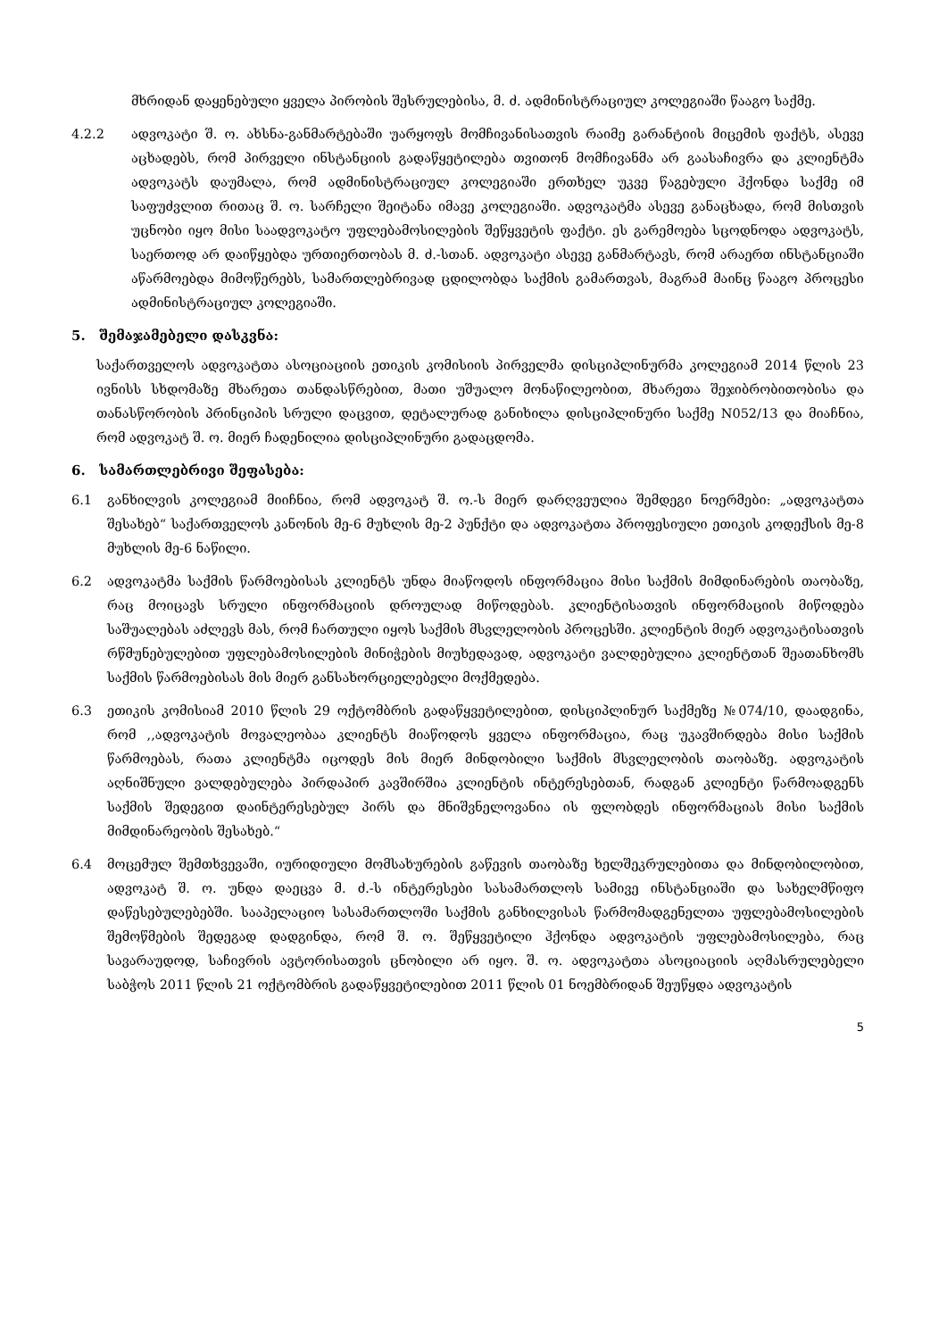მხრიდან დაყენებული ყველა პირობის შესრულებისა, მ. ძ. ადმინისტრაციულ კოლეგიაში წააგო საქმე.
4.2.2 ადვოკატი შ. ო. ახსნა-განმარტებაში უარყოფს მომჩივანისათვის რაიმე გარანტიის მიცემის ფაქტს, ასევე აცხადებს, რომ პირველი ინსტანციის გადაწყეტილება თვითონ მომჩივანმა არ გაასაჩივრა და კლიენტმა ადვოკატს დაუმალა, რომ ადმინისტრაციულ კოლეგიაში ერთხელ უკვე წაგებული ჰქონდა საქმე იმ საფუძვლით რითაც შ. ო. სარჩელი შეიტანა იმავე კოლეგიაში. ადვოკატმა ასევე განაცხადა, რომ მისთვის უცნობი იყო მისი საადვოკატო უფლებამოსილების შეწყვეტის ფაქტი. ეს გარემოება სცოდნოდა ადვოკატს, საერთოდ არ დაიწყებდა ურთიერთობას მ. ძ.-სთან. ადვოკატი ასევე განმარტავს, რომ არაერთ ინსტანციაში აწარმოებდა მიმოწერებს, სამართლებრივად ცდილობდა საქმის გამართვას, მაგრამ მაინც წააგო პროცესი ადმინისტრაციულ კოლეგიაში.
5. შემაჯამებელი დასკვნა:
საქართველოს ადვოკატთა ასოციაციის ეთიკის კომისიის პირველმა დისციპლინურმა კოლეგიამ 2014 წლის 23 ივნისს სხდომაზე მხარეთა თანდასწრებით, მათი უშუალო მონაწილეობით, მხარეთა შეჯიბრობითობისა და თანასწორობის პრინციპის სრული დაცვით, დეტალურად განიხილა დისციპლინური საქმე N052/13 და მიაჩნია, რომ ადვოკატ შ. ო. მიერ ჩადენილია დისციპლინური გადაცდომა.
6. სამართლებრივი შეფასება:
6.1 განხილვის კოლეგიამ მიიჩნია, რომ ადვოკატ შ. ო.-ს მიერ დარღვეულია შემდეგი ნოერმები: „ადვოკატთა შესახებ“ საქართველოს კანონის მე-6 მუხლის მე-2 პუნქტი და ადვოკატთა პროფესიული ეთიკის კოდექსის მე-8 მუხლის მე-6 ნაწილი.
6.2 ადვოკატმა საქმის წარმოებისას კლიენტს უნდა მიაწოდოს ინფორმაცია მისი საქმის მიმდინარების თაობაზე, რაც მოიცავს სრული ინფორმაციის დროულად მიწოდებას. კლიენტისათვის ინფორმაციის მიწოდება საშუალებას აძლევს მას, რომ ჩართული იყოს საქმის მსვლელობის პროცესში. კლიენტის მიერ ადვოკატისათვის რწმუნებულებით უფლებამოსილების მინიჭების მიუხედავად, ადვოკატი ვალდებულია კლიენტთან შეათანხომს საქმის წარმოებისას მის მიერ განსახორციელებელი მოქმედება.
6.3 ეთიკის კომისიამ 2010 წლის 29 ოქტომბრის გადაწყვეტილებით, დისციპლინურ საქმეზე №074/10, დაადგინა, რომ ,,ადვოკატის მოვალეობაა კლიენტს მიაწოდოს ყველა ინფორმაცია, რაც უკავშირდება მისი საქმის წარმოებას, რათა კლიენტმა იცოდეს მის მიერ მინდობილი საქმის მსვლელობის თაობაზე. ადვოკატის აღნიშნული ვალდებულება პირდაპირ კავშირშია კლიენტის ინტერესებთან, რადგან კლიენტი წარმოადგენს საქმის შედეგით დაინტერესებულ პირს და მნიშვნელოვანია ის ფლობდეს ინფორმაციას მისი საქმის მიმდინარეობის შესახებ.“
6.4 მოცემულ შემთხვევაში, იურიდიული მომსახურების გაწევის თაობაზე ხელშეკრულებითა და მინდობილობით, ადვოკატ შ. ო. უნდა დაეცვა მ. ძ.-ს ინტერესები სასამართლოს სამივე ინსტანციაში და სახელმწიფო დაწესებულებებში. სააპელაციო სასამართლოში საქმის განხილვისას წარმომადგენელთა უფლებამოსილების შემოწმების შედეგად დადგინდა, რომ შ. ო. შეწყვეტილი ჰქონდა ადვოკატის უფლებამოსილება, რაც სავარაუდოდ, საჩივრის ავტორისათვის ცნობილი არ იყო. შ. ო. ადვოკატთა ასოციაციის აღმასრულებელი საბჭოს 2011 წლის 21 ოქტომბრის გადაწყვეტილებით 2011 წლის 01 ნოემბრიდან შეუწყდა ადვოკატის
5